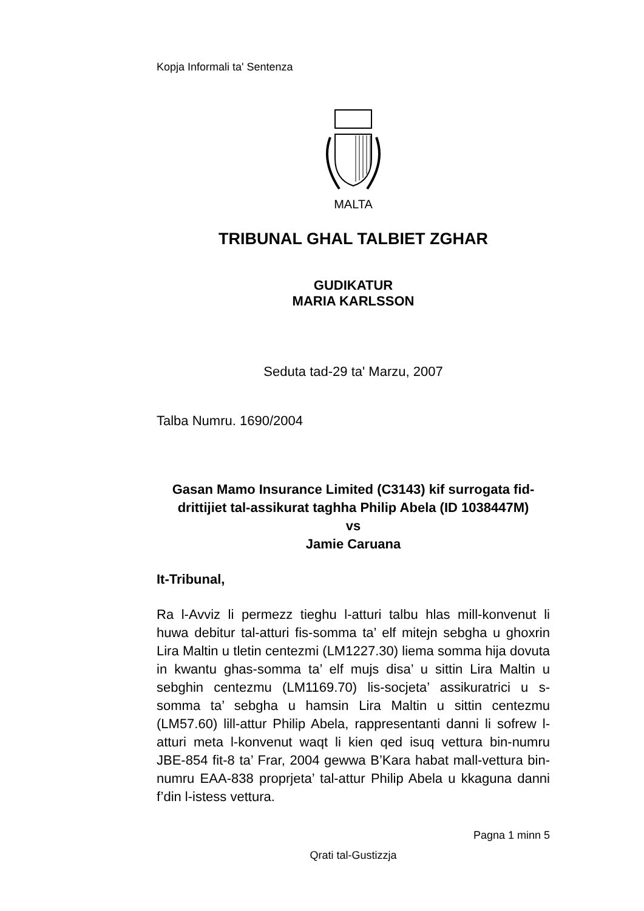Kopja Informali ta' Sentenza
MALTA
TRIBUNAL GHAL TALBIET ZGHAR
GUDIKATUR
MARIA KARLSSON
Seduta tad-29 ta' Marzu, 2007
Talba Numru. 1690/2004
Gasan Mamo Insurance Limited (C3143) kif surrogata fid-drittijiet tal-assikurat taghha Philip Abela (ID 1038447M)
vs
Jamie Caruana
It-Tribunal,
Ra l-Avviz li permezz tieghu l-atturi talbu hlas mill-konvenut li huwa debitur tal-atturi fis-somma ta’ elf mitejn sebgha u ghoxrin Lira Maltin u tletin centezmi (LM1227.30) liema somma hija dovuta in kwantu ghas-somma ta’ elf mujs disa’ u sittin Lira Maltin u sebghin centezmu (LM1169.70) lis-socjeta’ assikuratrici u s-somma ta’ sebgha u hamsin Lira Maltin u sittin centezmu (LM57.60) lill-attur Philip Abela, rappresentanti danni li sofrew l-atturi meta l-konvenut waqt li kien qed isuq vettura bin-numru JBE-854 fit-8 ta’ Frar, 2004 gewwa B’Kara habat mall-vettura bin-numru EAA-838 proprjeta’ tal-attur Philip Abela u kkaguna danni f’din l-istess vettura.
Pagna 1 minn 5
Qrati tal-Gustizzja